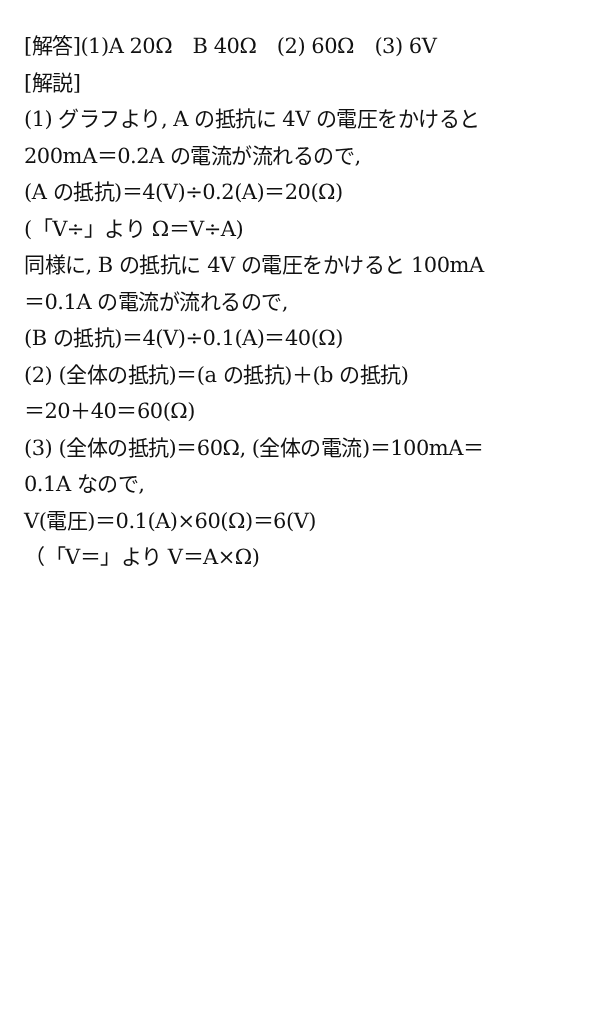[解答](1)A 20Ω　B 40Ω　(2) 60Ω　(3) 6V
[解説]
(1) グラフより, A の抵抗に 4V の電圧をかけると
200mA＝0.2A の電流が流れるので,
(A の抵抗)＝4(V)÷0.2(A)＝20(Ω)
(「V÷」より Ω＝V÷A)
同様に, B の抵抗に 4V の電圧をかけると 100mA
＝0.1A の電流が流れるので,
(B の抵抗)＝4(V)÷0.1(A)＝40(Ω)
(2) (全体の抵抗)＝(a の抵抗)＋(b の抵抗)
＝20＋40＝60(Ω)
(3) (全体の抵抗)＝60Ω, (全体の電流)＝100mA＝
0.1A なので,
V(電圧)＝0.1(A)×60(Ω)＝6(V)
（「V＝」より V＝A×Ω)